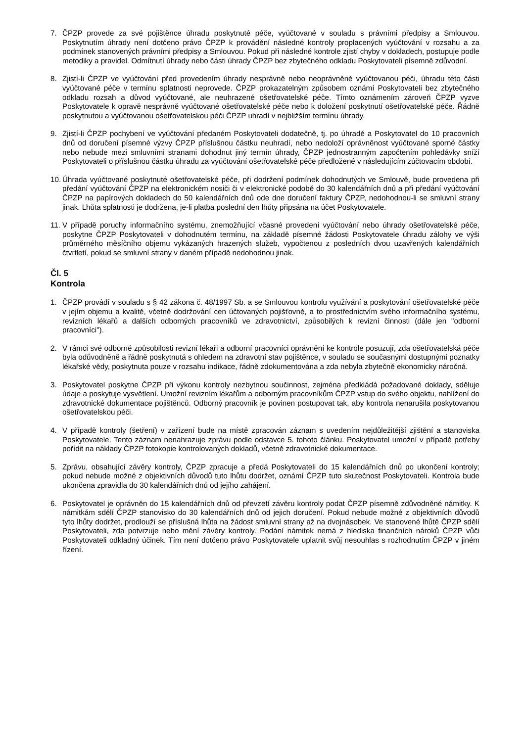7. ČPZP provede za své pojištěnce úhradu poskytnuté péče, vyúčtované v souladu s právními předpisy a Smlouvou. Poskytnutím úhrady není dotčeno právo ČPZP k provádění následné kontroly proplacených vyúčtování v rozsahu a za podmínek stanovených právními předpisy a Smlouvou. Pokud při následné kontrole zjistí chyby v dokladech, postupuje podle metodiky a pravidel. Odmítnutí úhrady nebo části úhrady ČPZP bez zbytečného odkladu Poskytovateli písemně zdůvodní.
8. Zjistí-li ČPZP ve vyúčtování před provedením úhrady nesprávně nebo neoprávněně vyúčtovanou péči, úhradu této části vyúčtované péče v termínu splatnosti neprovede. ČPZP prokazatelným způsobem oznámí Poskytovateli bez zbytečného odkladu rozsah a důvod vyúčtované, ale neuhrazené ošetřovatelské péče. Tímto oznámením zároveň ČPZP vyzve Poskytovatele k opravě nesprávně vyúčtované ošetřovatelské péče nebo k doložení poskytnutí ošetřovatelské péče. Řádně poskytnutou a vyúčtovanou ošetřovatelskou péči ČPZP uhradí v nejbližším termínu úhrady.
9. Zjistí-li ČPZP pochybení ve vyúčtování předaném Poskytovateli dodatečně, tj. po úhradě a Poskytovatel do 10 pracovních dnů od doručení písemné výzvy ČPZP příslušnou částku neuhradí, nebo nedoloží oprávněnost vyúčtované sporné částky nebo nebude mezi smluvními stranami dohodnut jiný termín úhrady, ČPZP jednostranným započtením pohledávky sníží Poskytovateli o příslušnou částku úhradu za vyúčtování ošetřovatelské péče předložené v následujícím zúčtovacím období.
10. Úhrada vyúčtované poskytnuté ošetřovatelské péče, při dodržení podmínek dohodnutých ve Smlouvě, bude provedena při předání vyúčtování ČPZP na elektronickém nosiči či v elektronické podobě do 30 kalendářních dnů a při předání vyúčtování ČPZP na papírových dokladech do 50 kalendářních dnů ode dne doručení faktury ČPZP, nedohodnou-li se smluvní strany jinak. Lhůta splatnosti je dodržena, je-li platba poslední den lhůty připsána na účet Poskytovatele.
11. V případě poruchy informačního systému, znemožňující včasné provedení vyúčtování nebo úhrady ošetřovatelské péče, poskytne ČPZP Poskytovateli v dohodnutém termínu, na základě písemné žádosti Poskytovatele úhradu zálohy ve výši průměrného měsíčního objemu vykázaných hrazených služeb, vypočtenou z posledních dvou uzavřených kalendářních čtvrtletí, pokud se smluvní strany v daném případě nedohodnou jinak.
Čl. 5
Kontrola
1. ČPZP provádí v souladu s § 42 zákona č. 48/1997 Sb. a se Smlouvou kontrolu využívání a poskytování ošetřovatelské péče v jejím objemu a kvalitě, včetně dodržování cen účtovaných pojišťovně, a to prostřednictvím svého informačního systému, revizních lékařů a dalších odborných pracovníků ve zdravotnictví, způsobilých k revizní činnosti (dále jen "odborní pracovníci").
2. V rámci své odborné způsobilosti revizní lékaři a odborní pracovníci oprávnění ke kontrole posuzují, zda ošetřovatelská péče byla odůvodněně a řádně poskytnutá s ohledem na zdravotní stav pojištěnce, v souladu se současnými dostupnými poznatky lékařské vědy, poskytnuta pouze v rozsahu indikace, řádně zdokumentována a zda nebyla zbytečně ekonomicky náročná.
3. Poskytovatel poskytne ČPZP při výkonu kontroly nezbytnou součinnost, zejména předkládá požadované doklady, sděluje údaje a poskytuje vysvětlení. Umožní revizním lékařům a odborným pracovníkům ČPZP vstup do svého objektu, nahlížení do zdravotnické dokumentace pojištěnců. Odborný pracovník je povinen postupovat tak, aby kontrola nenarušila poskytovanou ošetřovatelskou péči.
4. V případě kontroly (šetření) v zařízení bude na místě zpracován záznam s uvedením nejdůležitější zjištění a stanoviska Poskytovatele. Tento záznam nenahrazuje zprávu podle odstavce 5. tohoto článku. Poskytovatel umožní v případě potřeby pořídit na náklady ČPZP fotokopie kontrolovaných dokladů, včetně zdravotnické dokumentace.
5. Zprávu, obsahující závěry kontroly, ČPZP zpracuje a předá Poskytovateli do 15 kalendářních dnů po ukončení kontroly; pokud nebude možné z objektivních důvodů tuto lhůtu dodržet, oznámí ČPZP tuto skutečnost Poskytovateli. Kontrola bude ukončena zpravidla do 30 kalendářních dnů od jejího zahájení.
6. Poskytovatel je oprávněn do 15 kalendářních dnů od převzetí závěru kontroly podat ČPZP písemně zdůvodněné námitky. K námitkám sdělí ČPZP stanovisko do 30 kalendářních dnů od jejich doručení. Pokud nebude možné z objektivních důvodů tyto lhůty dodržet, prodlouží se příslušná lhůta na žádost smluvní strany až na dvojnásobek. Ve stanovené lhůtě ČPZP sdělí Poskytovateli, zda potvrzuje nebo mění závěry kontroly. Podání námitek nemá z hlediska finančních nároků ČPZP vůči Poskytovateli odkladný účinek. Tím není dotčeno právo Poskytovatele uplatnit svůj nesouhlas s rozhodnutím ČPZP v jiném řízení.